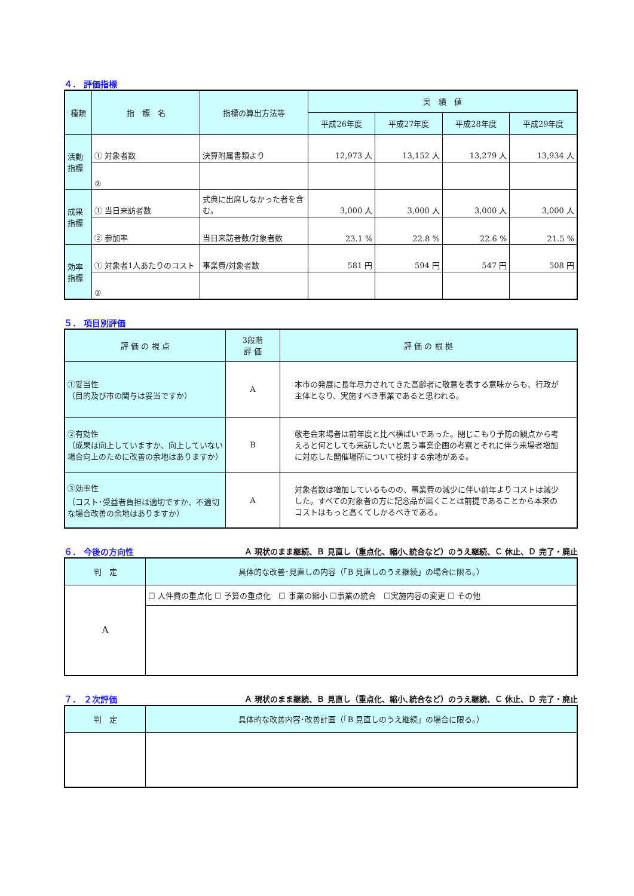４． 評価指標
| 種類 | 指 標 名 | 指標の算出方法等 | 実 績 値 | | | |
| --- | --- | --- | --- | --- | --- | --- |
| | | | 平成26年度 | 平成27年度 | 平成28年度 | 平成29年度 |
| 活動 指標 | ① 対象者数 | 決算附属書類より | 12,973 人 | 13,152 人 | 13,279 人 | 13,934 人 |
| | ② | | | | | |
| 成果 指標 | ① 当日来訪者数 | 式典に出席しなかった者を含む。 | 3,000 人 | 3,000 人 | 3,000 人 | 3,000 人 |
| | ② 参加率 | 当日来訪者数/対象者数 | 23.1 % | 22.8 % | 22.6 % | 21.5 % |
| 効率 指標 | ① 対象者1人あたりのコスト | 事業費/対象者数 | 581 円 | 594 円 | 547 円 | 508 円 |
| | ② | | | | | |
５． 項目別評価
| 評 価 の 視 点 | 3段階 評 価 | 評 価 の 根 拠 |
| --- | --- | --- |
| ①妥当性 （目的及び市の関与は妥当ですか） | A | 本市の発展に長年尽力されてきた高齢者に敬意を表する意味からも、行政が主体となり、実施すべき事業であると思われる。 |
| ②有効性 （成果は向上していますか、向上していない場合向上のために改善の余地はありますか） | B | 敬老会来場者は前年度と比べ横ばいであった。閉じこもり予防の観点から考えると何としても来訪したいと思う事業企画の考察とそれに伴う来場者増加に対応した開催場所について検討する余地がある。 |
| ③効率性 （コスト･受益者負担は適切ですか、不適切な場合改善の余地はありますか） | A | 対象者数は増加しているものの、事業費の減少に伴い前年よりコストは減少した。すべての対象者の方に記念品が届くことは前提であることから本来のコストはもっと高くてしかるべきである。 |
６． 今後の方向性 Ａ 現状のまま継続、Ｂ 見直し（重点化、縮小､統合など）のうえ継続、Ｃ 休止、Ｄ 完了・廃止
| 判 定 | 具体的な改善･見直しの内容（「B 見直しのうえ継続」の場合に限る。） |
| --- | --- |
| A | ☐ 人件費の重点化 ☐ 予算の重点化 ☐ 事業の縮小 ☐事業の統合 ☐実施内容の変更 ☐ その他 |
７． ２次評価 Ａ 現状のまま継続、Ｂ 見直し（重点化、縮小､統合など）のうえ継続、Ｃ 休止、Ｄ 完了・廃止
| 判 定 | 具体的な改善内容･改善計画（「B 見直しのうえ継続」の場合に限る。） |
| --- | --- |